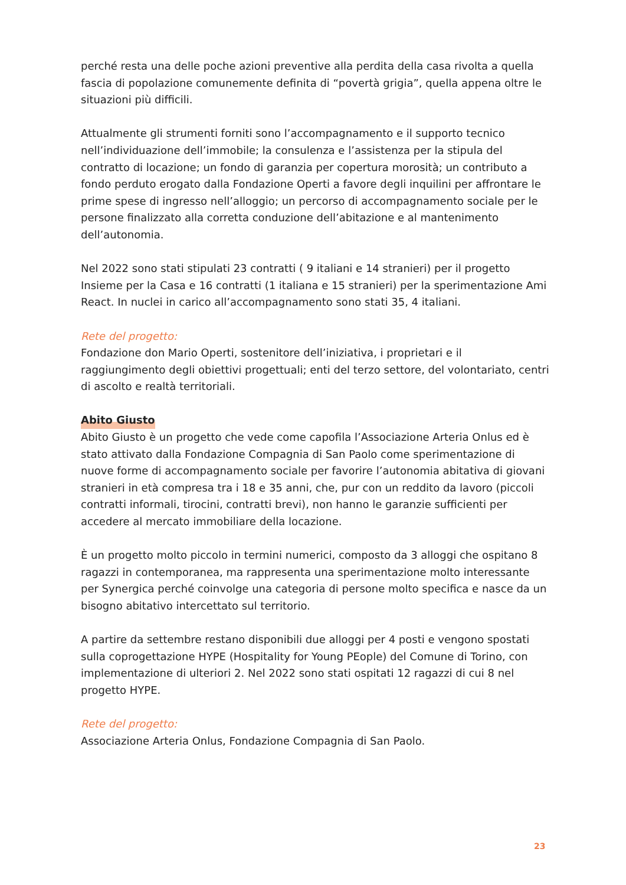perché resta una delle poche azioni preventive alla perdita della casa rivolta a quella fascia di popolazione comunemente definita di “povertà grigia”, quella appena oltre le situazioni più difficili.
Attualmente gli strumenti forniti sono l’accompagnamento e il supporto tecnico nell’individuazione dell’immobile; la consulenza e l’assistenza per la stipula del contratto di locazione; un fondo di garanzia per copertura morosità; un contributo a fondo perduto erogato dalla Fondazione Operti a favore degli inquilini per affrontare le prime spese di ingresso nell’alloggio; un percorso di accompagnamento sociale per le persone finalizzato alla corretta conduzione dell’abitazione e al mantenimento dell’autonomia.
Nel 2022 sono stati stipulati 23 contratti ( 9 italiani e 14 stranieri) per il progetto Insieme per la Casa e 16 contratti (1 italiana e 15 stranieri) per la sperimentazione Ami React. In nuclei in carico all’accompagnamento sono stati 35, 4 italiani.
Rete del progetto:
Fondazione don Mario Operti, sostenitore dell’iniziativa, i proprietari e il raggiungimento degli obiettivi progettuali; enti del terzo settore, del volontariato, centri di ascolto e realtà territoriali.
Abito Giusto
Abito Giusto è un progetto che vede come capofila l’Associazione Arteria Onlus ed è stato attivato dalla Fondazione Compagnia di San Paolo come sperimentazione di nuove forme di accompagnamento sociale per favorire l’autonomia abitativa di giovani stranieri in età compresa tra i 18 e 35 anni, che, pur con un reddito da lavoro (piccoli contratti informali, tirocini, contratti brevi), non hanno le garanzie sufficienti per accedere al mercato immobiliare della locazione.
È un progetto molto piccolo in termini numerici, composto da 3 alloggi che ospitano 8 ragazzi in contemporanea, ma rappresenta una sperimentazione molto interessante per Synergica perché coinvolge una categoria di persone molto specifica e nasce da un bisogno abitativo intercettato sul territorio.
A partire da settembre restano disponibili due alloggi per 4 posti e vengono spostati sulla coprogettazione HYPE (Hospitality for Young PEople) del Comune di Torino, con implementazione di ulteriori 2. Nel 2022 sono stati ospitati 12 ragazzi di cui 8 nel progetto HYPE.
Rete del progetto:
Associazione Arteria Onlus, Fondazione Compagnia di San Paolo.
23